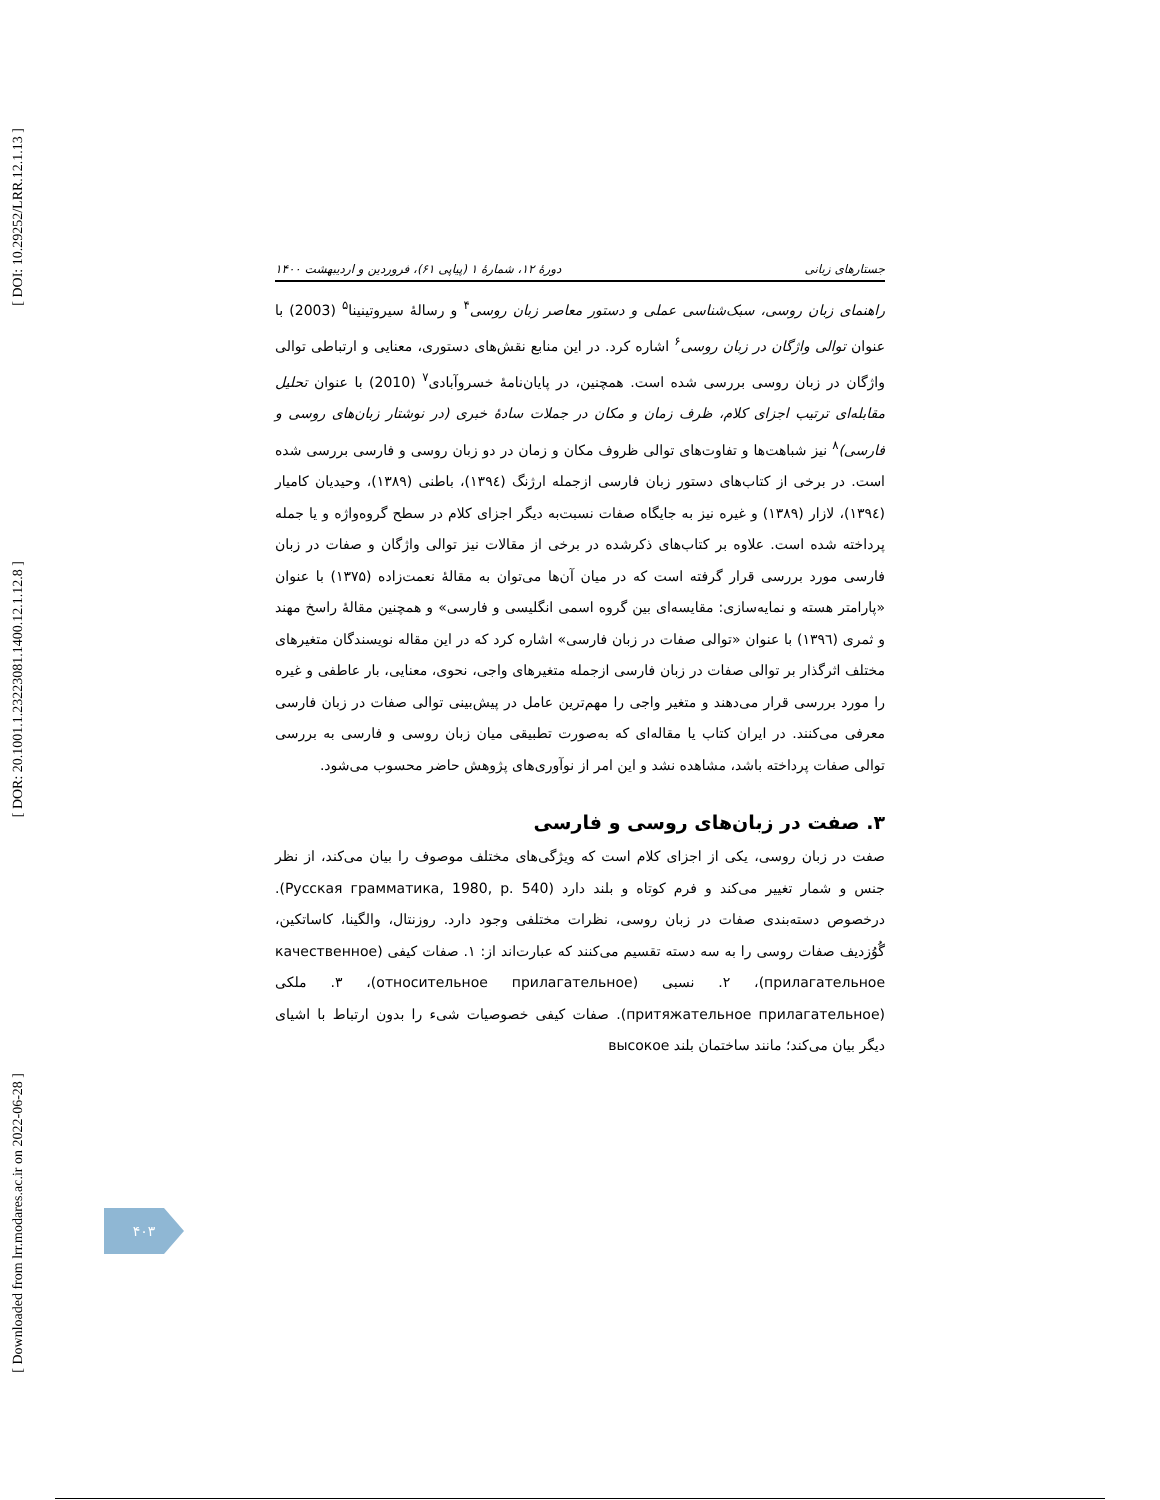[ DOI: 10.29252/LRR.12.1.13 ]
[ DOR: 20.1001.1.23223081.1400.12.1.12.8 ]
[ Downloaded from lrr.modares.ac.ir on 2022-06-28 ]
جستارهای زبانی دورهٔ ۱۲، شمارهٔ ۱ (پیاپی ۶۱)، فروردین و اردیبهشت ۱۴۰۰
راهنمای زبان روسی، سبک‌شناسی عملی و دستور معاصر زبان روسی<sup>۴</sup> و رسالهٔ سیروتینینا<sup>۵</sup> (2003) با عنوان توالی واژگان در زبان روسی<sup>۶</sup> اشاره کرد. در این منابع نقش‌های دستوری، معنایی و ارتباطی توالی واژگان در زبان روسی بررسی شده است. همچنین، در پایان‌نامهٔ خسروآبادی<sup>۷</sup> (2010) با عنوان تحلیل مقابله‌ای ترتیب اجزای کلام، ظرف زمان و مکان در جملات سادهٔ خبری (در نوشتار زبان‌های روسی و فارسی)<sup>۸</sup> نیز شباهت‌ها و تفاوت‌های توالی ظروف مکان و زمان در دو زبان روسی و فارسی بررسی شده است. در برخی از کتاب‌های دستور زبان فارسی ازجمله ارژنگ (۱۳۹٤)، باطنی (۱۳۸۹)، وحیدیان کامیار (۱۳۹٤)، لازار (۱۳۸۹) و غیره نیز به جایگاه صفات نسبت‌به دیگر اجزای کلام در سطح گروه‌واژه و یا جمله پرداخته شده است. علاوه بر کتاب‌های ذکرشده در برخی از مقالات نیز توالی واژگان و صفات در زبان فارسی مورد بررسی قرار گرفته است که در میان آن‌ها می‌توان به مقالهٔ نعمت‌زاده (۱۳۷۵) با عنوان «پارامتر هسته و نمایه‌سازی: مقایسه‌ای بین گروه اسمی انگلیسی و فارسی» و همچنین مقالهٔ راسخ مهند و ثمری (۱۳۹٦) با عنوان «توالی صفات در زبان فارسی» اشاره کرد که در این مقاله نویسندگان متغیرهای مختلف اثرگذار بر توالی صفات در زبان فارسی ازجمله متغیرهای واجی، نحوی، معنایی، بار عاطفی و غیره را مورد بررسی قرار می‌دهند و متغیر واجی را مهم‌ترین عامل در پیش‌بینی توالی صفات در زبان فارسی معرفی می‌کنند. در ایران کتاب یا مقاله‌ای که به‌صورت تطبیقی میان زبان روسی و فارسی به بررسی توالی صفات پرداخته باشد، مشاهده نشد و این امر از نوآوری‌های پژوهش حاضر محسوب می‌شود.
۳. صفت در زبان‌های روسی و فارسی
صفت در زبان روسی، یکی از اجزای کلام است که ویژگی‌های مختلف موصوف را بیان می‌کند، از نظر جنس و شمار تغییر می‌کند و فرم کوتاه و بلند دارد (Русская грамматика, 1980, p. 540). درخصوص دسته‌بندی صفات در زبان روسی، نظرات مختلفی وجود دارد. روزنتال، والگینا، کاساتکین، گُوُزدیف صفات روسی را به سه دسته تقسیم می‌کنند که عبارت‌اند از: ۱. صفات کیفی (качественное прилагательное)، ۲. نسبی (относительное прилагательное)، ۳. ملکی (притяжательное прилагательное). صفات کیفی خصوصیات شیء را بدون ارتباط با اشیای دیگر بیان می‌کند؛ مانند ساختمان بلند высокое
۴۰۳